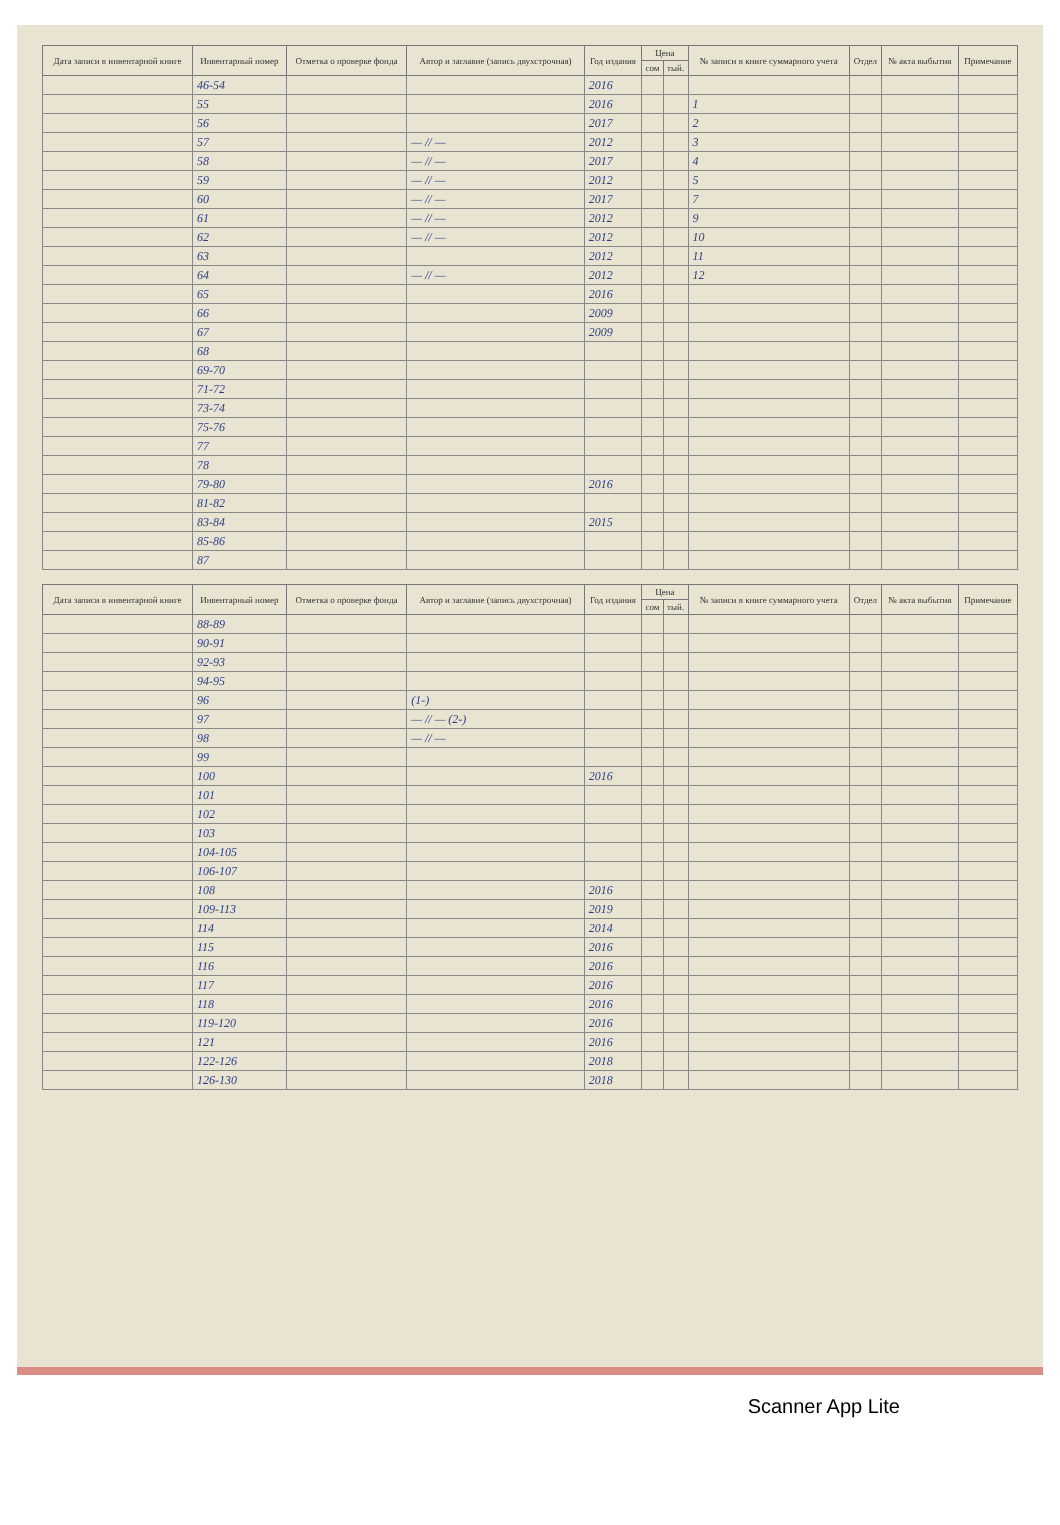| Дата записи в инвентарной книге | Инвентарный номер | Отметка о проверке фонда | Автор и заглавие (запись двухстрочная) | Год издания | Цена | | № записи в книге суммарного учета | Отдел | № акта выбытия | Примечание |
| --- | --- | --- | --- | --- | --- | --- | --- | --- | --- | --- |
| | | | | | сом | тый. | | | | |
| | 46-54 | | | 2016 | | | | | | |
| | 55 | | | 2016 | | | 1 | | | |
| | 56 | | | 2017 | | | 2 | | | |
| | 57 | | — // — | 2012 | | | 3 | | | |
| | 58 | | — // — | 2017 | | | 4 | | | |
| | 59 | | — // — | 2012 | | | 5 | | | |
| | 60 | | — // — | 2017 | | | 7 | | | |
| | 61 | | — // — | 2012 | | | 9 | | | |
| | 62 | | — // — | 2012 | | | 10 | | | |
| | 63 | | | 2012 | | | 11 | | | |
| | 64 | | — // — | 2012 | | | 12 | | | |
| | 65 | | | 2016 | | | | | | |
| | 66 | | | 2009 | | | | | | |
| | 67 | | | 2009 | | | | | | |
| | 68 | | | | | | | | | |
| | 69-70 | | | | | | | | | |
| | 71-72 | | | | | | | | | |
| | 73-74 | | | | | | | | | |
| | 75-76 | | | | | | | | | |
| | 77 | | | | | | | | | |
| | 78 | | | | | | | | | |
| | 79-80 | | | 2016 | | | | | | |
| | 81-82 | | | | | | | | | |
| | 83-84 | | | 2015 | | | | | | |
| | 85-86 | | | | | | | | | |
| | 87 | | | | | | | | | |
| Дата записи в инвентарной книге | Инвентарный номер | Отметка о проверке фонда | Автор и заглавие (запись двухстрочная) | Год издания | Цена | | № записи в книге суммарного учета | Отдел | № акта выбытия | Примечание |
| --- | --- | --- | --- | --- | --- | --- | --- | --- | --- | --- |
| | | | | | сом | тый. | | | | |
| | 88-89 | | | | | | | | | |
| | 90-91 | | | | | | | | | |
| | 92-93 | | | | | | | | | |
| | 94-95 | | | | | | | | | |
| | 96 | | (1-) | | | | | | | |
| | 97 | | — // — (2-) | | | | | | | |
| | 98 | | — // — | | | | | | | |
| | 99 | | | | | | | | | |
| | 100 | | | 2016 | | | | | | |
| | 101 | | | | | | | | | |
| | 102 | | | | | | | | | |
| | 103 | | | | | | | | | |
| | 104-105 | | | | | | | | | |
| | 106-107 | | | | | | | | | |
| | 108 | | | 2016 | | | | | | |
| | 109-113 | | | 2019 | | | | | | |
| | 114 | | | 2014 | | | | | | |
| | 115 | | | 2016 | | | | | | |
| | 116 | | | 2016 | | | | | | |
| | 117 | | | 2016 | | | | | | |
| | 118 | | | 2016 | | | | | | |
| | 119-120 | | | 2016 | | | | | | |
| | 121 | | | 2016 | | | | | | |
| | 122-126 | | | 2018 | | | | | | |
| | 126-130 | | | 2018 | | | | | | |
Scanner App Lite